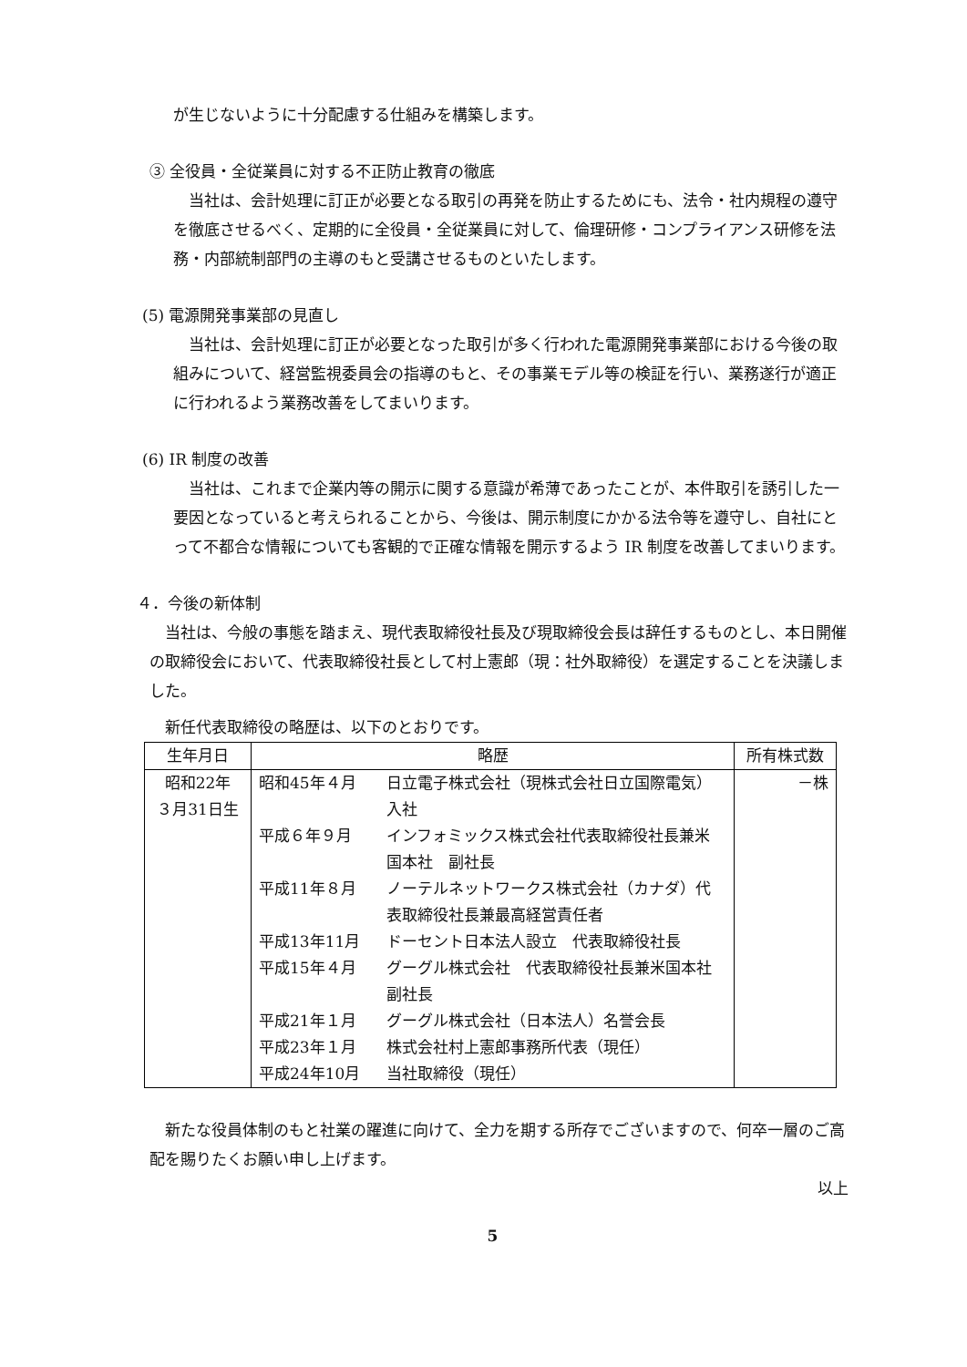が生じないように十分配慮する仕組みを構築します。
③ 全役員・全従業員に対する不正防止教育の徹底
　当社は、会計処理に訂正が必要となる取引の再発を防止するためにも、法令・社内規程の遵守を徹底させるべく、定期的に全役員・全従業員に対して、倫理研修・コンプライアンス研修を法務・内部統制部門の主導のもと受講させるものといたします。
(5) 電源開発事業部の見直し
　当社は、会計処理に訂正が必要となった取引が多く行われた電源開発事業部における今後の取組みについて、経営監視委員会の指導のもと、その事業モデル等の検証を行い、業務遂行が適正に行われるよう業務改善をしてまいります。
(6) IR 制度の改善
　当社は、これまで企業内等の開示に関する意識が希薄であったことが、本件取引を誘引した一要因となっていると考えられることから、今後は、開示制度にかかる法令等を遵守し、自社にとって不都合な情報についても客観的で正確な情報を開示するよう IR 制度を改善してまいります。
４．今後の新体制
　当社は、今般の事態を踏まえ、現代表取締役社長及び現取締役会長は辞任するものとし、本日開催の取締役会において、代表取締役社長として村上憲郎（現：社外取締役）を選定することを決議しました。
　新任代表取締役の略歴は、以下のとおりです。
| 生年月日 | 略歴 | 所有株式数 |
| --- | --- | --- |
| 昭和22年 ３月31日生 | / 昭和45年４月 / 日立電子株式会社（現株式会社日立国際電気）入社 / / 平成６年９月 / インフォミックス株式会社代表取締役社長兼米国本社 副社長 / / 平成11年８月 / ノーテルネットワークス株式会社（カナダ）代表取締役社長兼最高経営責任者 / / 平成13年11月 / ドーセント日本法人設立 代表取締役社長 / / 平成15年４月 / グーグル株式会社 代表取締役社長兼米国本社副社長 / / 平成21年１月 / グーグル株式会社（日本法人）名誉会長 / / 平成23年１月 / 株式会社村上憲郎事務所代表（現任） / / 平成24年10月 / 当社取締役（現任） / | －株 |
　新たな役員体制のもと社業の躍進に向けて、全力を期する所存でございますので、何卒一層のご高配を賜りたくお願い申し上げます。
以上
5